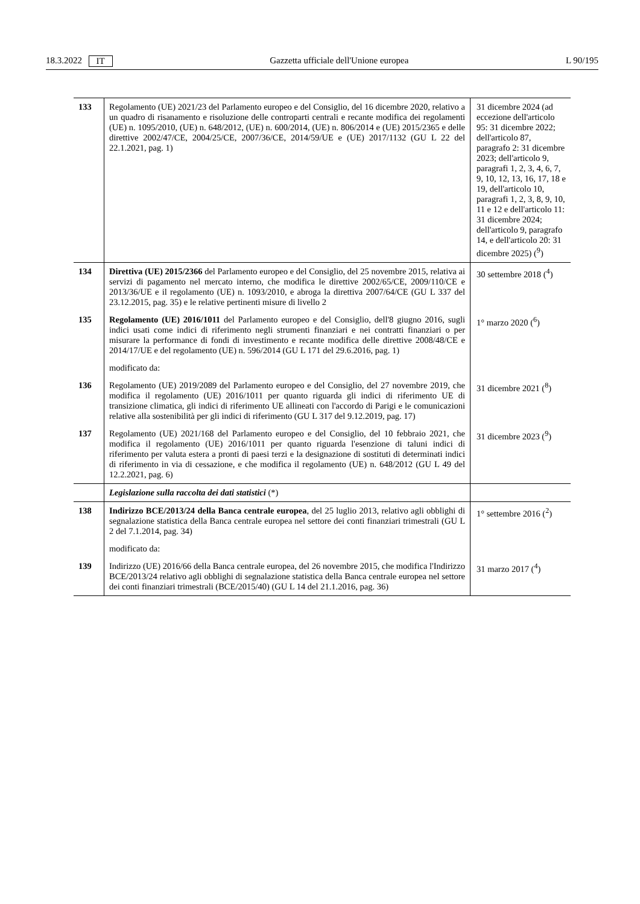18.3.2022 IT Gazzetta ufficiale dell'Unione europea L 90/195
| 133 | Regolamento (UE) 2021/23 del Parlamento europeo e del Consiglio, del 16 dicembre 2020, relativo a un quadro di risanamento e risoluzione delle controparti centrali e recante modifica dei regolamenti (UE) n. 1095/2010, (UE) n. 648/2012, (UE) n. 600/2014, (UE) n. 806/2014 e (UE) 2015/2365 e delle direttive 2002/47/CE, 2004/25/CE, 2007/36/CE, 2014/59/UE e (UE) 2017/1132 (GU L 22 del 22.1.2021, pag. 1) | 31 dicembre 2024 (ad eccezione dell'articolo 95: 31 dicembre 2022; dell'articolo 87, paragrafo 2: 31 dicembre 2023; dell'articolo 9, paragrafi 1, 2, 3, 4, 6, 7, 9, 10, 12, 13, 16, 17, 18 e 19, dell'articolo 10, paragrafi 1, 2, 3, 8, 9, 10, 11 e 12 e dell'articolo 11: 31 dicembre 2024; dell'articolo 9, paragrafo 14, e dell'articolo 20: 31 dicembre 2025) (<sup>9</sup>) |
| 134 | Direttiva (UE) 2015/2366 del Parlamento europeo e del Consiglio, del 25 novembre 2015, relativa ai servizi di pagamento nel mercato interno, che modifica le direttive 2002/65/CE, 2009/110/CE e 2013/36/UE e il regolamento (UE) n. 1093/2010, e abroga la direttiva 2007/64/CE (GU L 337 del 23.12.2015, pag. 35) e le relative pertinenti misure di livello 2 | 30 settembre 2018 (<sup>4</sup>) |
| 135 | Regolamento (UE) 2016/1011 del Parlamento europeo e del Consiglio, dell'8 giugno 2016, sugli indici usati come indici di riferimento negli strumenti finanziari e nei contratti finanziari o per misurare la performance di fondi di investimento e recante modifica delle direttive 2008/48/CE e 2014/17/UE e del regolamento (UE) n. 596/2014 (GU L 171 del 29.6.2016, pag. 1) | 1° marzo 2020 (<sup>6</sup>) |
| | modificato da: | |
| 136 | Regolamento (UE) 2019/2089 del Parlamento europeo e del Consiglio, del 27 novembre 2019, che modifica il regolamento (UE) 2016/1011 per quanto riguarda gli indici di riferimento UE di transizione climatica, gli indici di riferimento UE allineati con l'accordo di Parigi e le comunicazioni relative alla sostenibilità per gli indici di riferimento (GU L 317 del 9.12.2019, pag. 17) | 31 dicembre 2021 (<sup>8</sup>) |
| 137 | Regolamento (UE) 2021/168 del Parlamento europeo e del Consiglio, del 10 febbraio 2021, che modifica il regolamento (UE) 2016/1011 per quanto riguarda l'esenzione di taluni indici di riferimento per valuta estera a pronti di paesi terzi e la designazione di sostituti di determinati indici di riferimento in via di cessazione, e che modifica il regolamento (UE) n. 648/2012 (GU L 49 del 12.2.2021, pag. 6) | 31 dicembre 2023 (<sup>9</sup>) |
| | Legislazione sulla raccolta dei dati statistici (*) | |
| 138 | Indirizzo BCE/2013/24 della Banca centrale europea , del 25 luglio 2013, relativo agli obblighi di segnalazione statistica della Banca centrale europea nel settore dei conti finanziari trimestrali (GU L 2 del 7.1.2014, pag. 34) | 1° settembre 2016 (<sup>2</sup>) |
| | modificato da: | |
| 139 | Indirizzo (UE) 2016/66 della Banca centrale europea, del 26 novembre 2015, che modifica l'Indirizzo BCE/2013/24 relativo agli obblighi di segnalazione statistica della Banca centrale europea nel settore dei conti finanziari trimestrali (BCE/2015/40) (GU L 14 del 21.1.2016, pag. 36) | 31 marzo 2017 (<sup>4</sup>) |